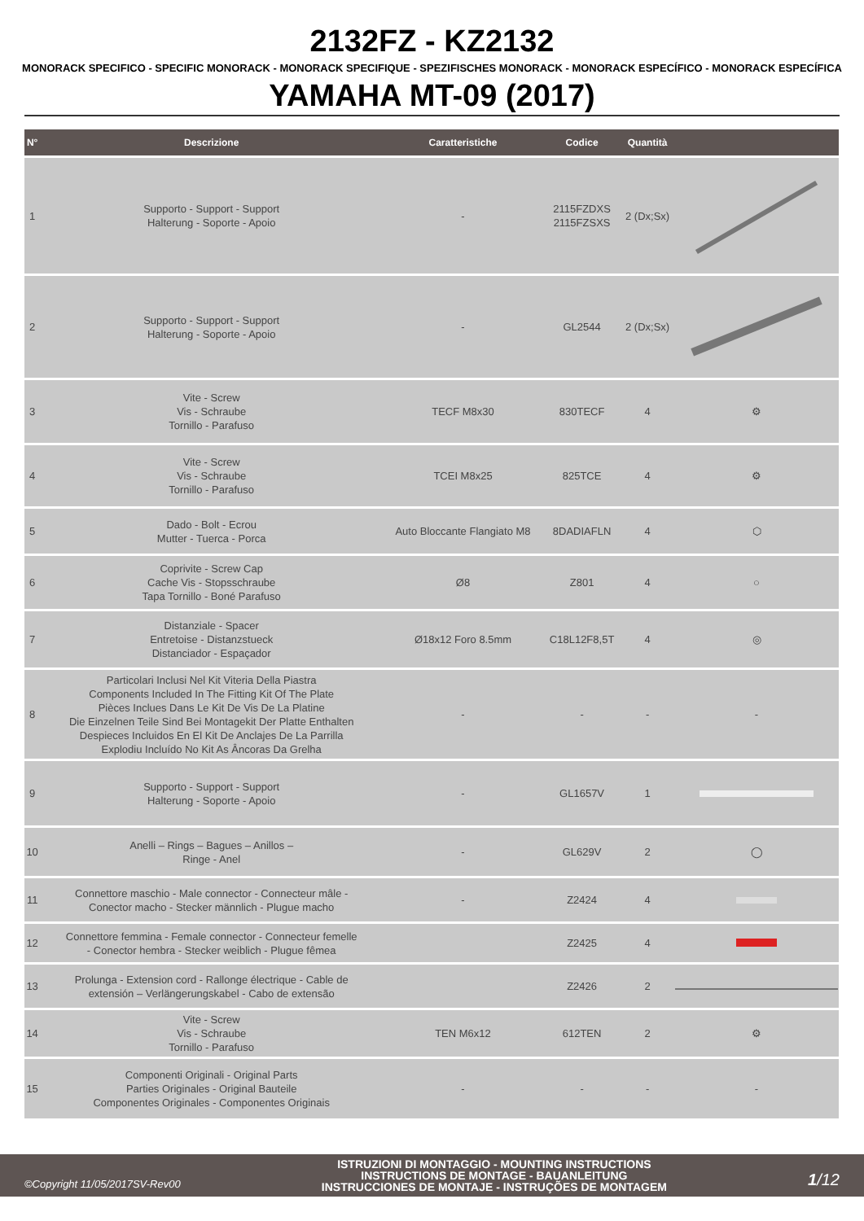2132FZ - KZ2132
MONORACK SPECIFICO - SPECIFIC MONORACK - MONORACK SPECIFIQUE - SPEZIFISCHES MONORACK - MONORACK ESPECÍFICO - MONORACK ESPECÍFICA
YAMAHA MT-09 (2017)
| N° | Descrizione | Caratteristiche | Codice | Quantità | |
| --- | --- | --- | --- | --- | --- |
| 1 | Supporto - Support - Support Halterung - Soporte - Apoio | - | 2115FZDXS 2115FZSXS | 2 (Dx;Sx) | |
| 2 | Supporto - Support - Support Halterung - Soporte - Apoio | - | GL2544 | 2 (Dx;Sx) | |
| 3 | Vite - Screw Vis - Schraube Tornillo - Parafuso | TECF M8x30 | 830TECF | 4 | ⚙ |
| 4 | Vite - Screw Vis - Schraube Tornillo - Parafuso | TCEI M8x25 | 825TCE | 4 | ⚙ |
| 5 | Dado - Bolt - Ecrou Mutter - Tuerca - Porca | Auto Bloccante Flangiato M8 | 8DADIAFLN | 4 | ⬡ |
| 6 | Coprivite - Screw Cap Cache Vis - Stopsschraube Tapa Tornillo - Boné Parafuso | Ø8 | Z801 | 4 | ○ |
| 7 | Distanziale - Spacer Entretoise - Distanzstueck Distanciador - Espaçador | Ø18x12 Foro 8.5mm | C18L12F8,5T | 4 | ◎ |
| 8 | Particolari Inclusi Nel Kit Viteria Della Piastra Components Included In The Fitting Kit Of The Plate Pièces Inclues Dans Le Kit De Vis De La Platine Die Einzelnen Teile Sind Bei Montagekit Der Platte Enthalten Despieces Incluidos En El Kit De Anclajes De La Parrilla Explodiu Incluído No Kit As Âncoras Da Grelha | - | - | - | - |
| 9 | Supporto - Support - Support Halterung - Soporte - Apoio | - | GL1657V | 1 | |
| 10 | Anelli – Rings – Bagues – Anillos – Ringe - Anel | - | GL629V | 2 | ◯ |
| 11 | Connettore maschio - Male connector - Connecteur mâle - Conector macho - Stecker männlich - Plugue macho | - | Z2424 | 4 | |
| 12 | Connettore femmina - Female connector - Connecteur femelle - Conector hembra - Stecker weiblich - Plugue fêmea | | Z2425 | 4 | |
| 13 | Prolunga - Extension cord - Rallonge électrique - Cable de extensión – Verlängerungskabel - Cabo de extensão | | Z2426 | 2 | |
| 14 | Vite - Screw Vis - Schraube Tornillo - Parafuso | TEN M6x12 | 612TEN | 2 | ⚙ |
| 15 | Componenti Originali - Original Parts Parties Originales - Original Bauteile Componentes Originales - Componentes Originais | - | - | - | - |
©Copyright 11/05/2017SV-Rev00
ISTRUZIONI DI MONTAGGIO - MOUNTING INSTRUCTIONS
INSTRUCTIONS DE MONTAGE - BAUANLEITUNG
INSTRUCCIONES DE MONTAJE - INSTRUÇÕES DE MONTAGEM
1/12